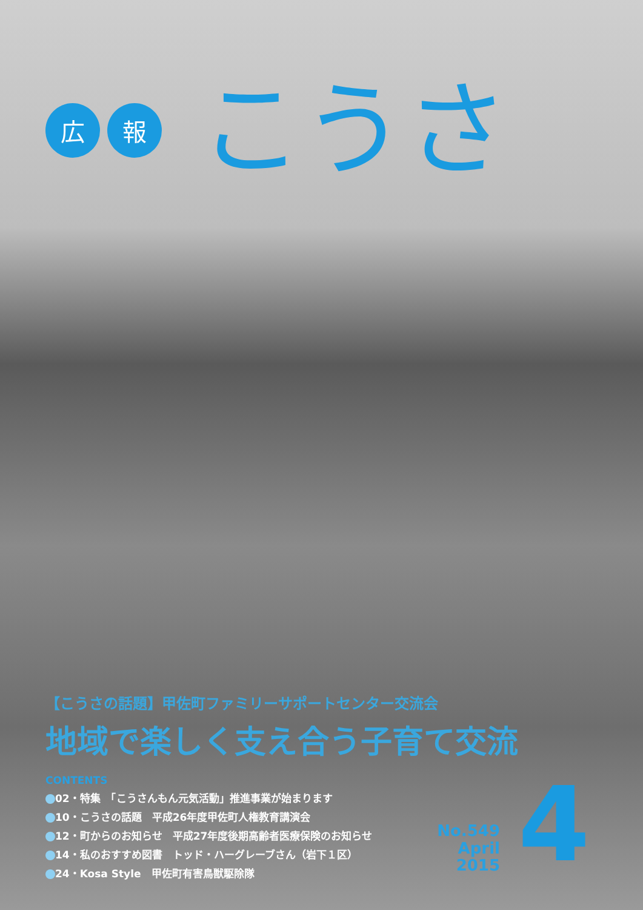広 報
こうさ
【こうさの話題】甲佐町ファミリーサポートセンター交流会
地域で楽しく支え合う子育て交流
CONTENTS
02・特集　「こうさんもん元気活動」推進事業が始まります
10・こうさの話題　平成26年度甲佐町人権教育講演会
12・町からのお知らせ　平成27年度後期高齢者医療保険のお知らせ
14・私のおすすめ図書　トッド・ハーグレーブさん（岩下１区）
24・Kosa Style　甲佐町有害鳥獣駆除隊
No.549
April 2015
4